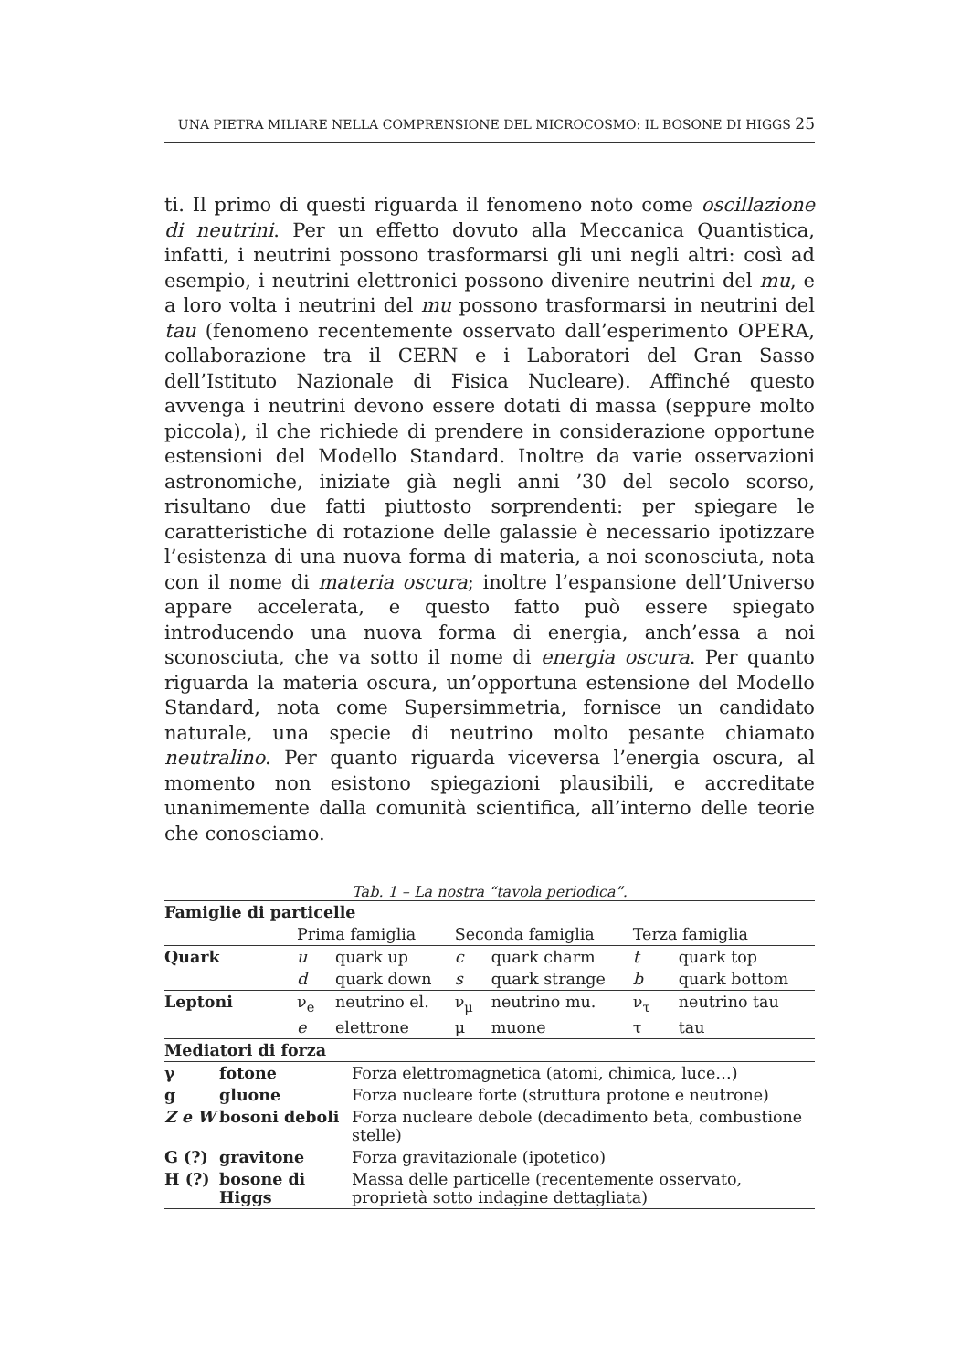UNA PIETRA MILIARE NELLA COMPRENSIONE DEL MICROCOSMO: IL BOSONE DI HIGGS 25
ti. Il primo di questi riguarda il fenomeno noto come oscillazione di neutrini. Per un effetto dovuto alla Meccanica Quantistica, infatti, i neutrini possono trasformarsi gli uni negli altri: così ad esempio, i neutrini elettronici possono divenire neutrini del mu, e a loro volta i neutrini del mu possono trasformarsi in neutrini del tau (fenomeno recentemente osservato dall’esperimento OPERA, collaborazione tra il CERN e i Laboratori del Gran Sasso dell’Istituto Nazionale di Fisica Nucleare). Affinché questo avvenga i neutrini devono essere dotati di massa (seppure molto piccola), il che richiede di prendere in considerazione opportune estensioni del Modello Standard. Inoltre da varie osservazioni astronomiche, iniziate già negli anni ’30 del secolo scorso, risultano due fatti piuttosto sorprendenti: per spiegare le caratteristiche di rotazione delle galassie è necessario ipotizzare l’esistenza di una nuova forma di materia, a noi sconosciuta, nota con il nome di materia oscura; inoltre l’espansione dell’Universo appare accelerata, e questo fatto può essere spiegato introducendo una nuova forma di energia, anch’essa a noi sconosciuta, che va sotto il nome di energia oscura. Per quanto riguarda la materia oscura, un’opportuna estensione del Modello Standard, nota come Supersimmetria, fornisce un candidato naturale, una specie di neutrino molto pesante chiamato neutralino. Per quanto riguarda viceversa l’energia oscura, al momento non esistono spiegazioni plausibili, e accreditate unanimemente dalla comunità scientifica, all’interno delle teorie che conosciamo.
Tab. 1 – La nostra “tavola periodica”.
| Famiglie di particelle | | | | | | |
| | Prima famiglia | | Seconda famiglia | | Terza famiglia | |
| Quark | u | quark up | c | quark charm | t | quark top |
| | d | quark down | s | quark strange | b | quark bottom |
| Leptoni | ν<sub>e</sub> | neutrino el. | ν<sub>μ</sub> | neutrino mu. | ν<sub>τ</sub> | neutrino tau |
| | e | elettrone | μ | muone | τ | tau |
| Mediatori di forza | | |
| γ | fotone | Forza elettromagnetica (atomi, chimica, luce…) |
| g | gluone | Forza nucleare forte (struttura protone e neutrone) |
| Z e W | bosoni deboli | Forza nucleare debole (decadimento beta, combustione stelle) |
| G (?) | gravitone | Forza gravitazionale (ipotetico) |
| H (?) | bosone di Higgs | Massa delle particelle (recentemente osservato, proprietà sotto indagine dettagliata) |